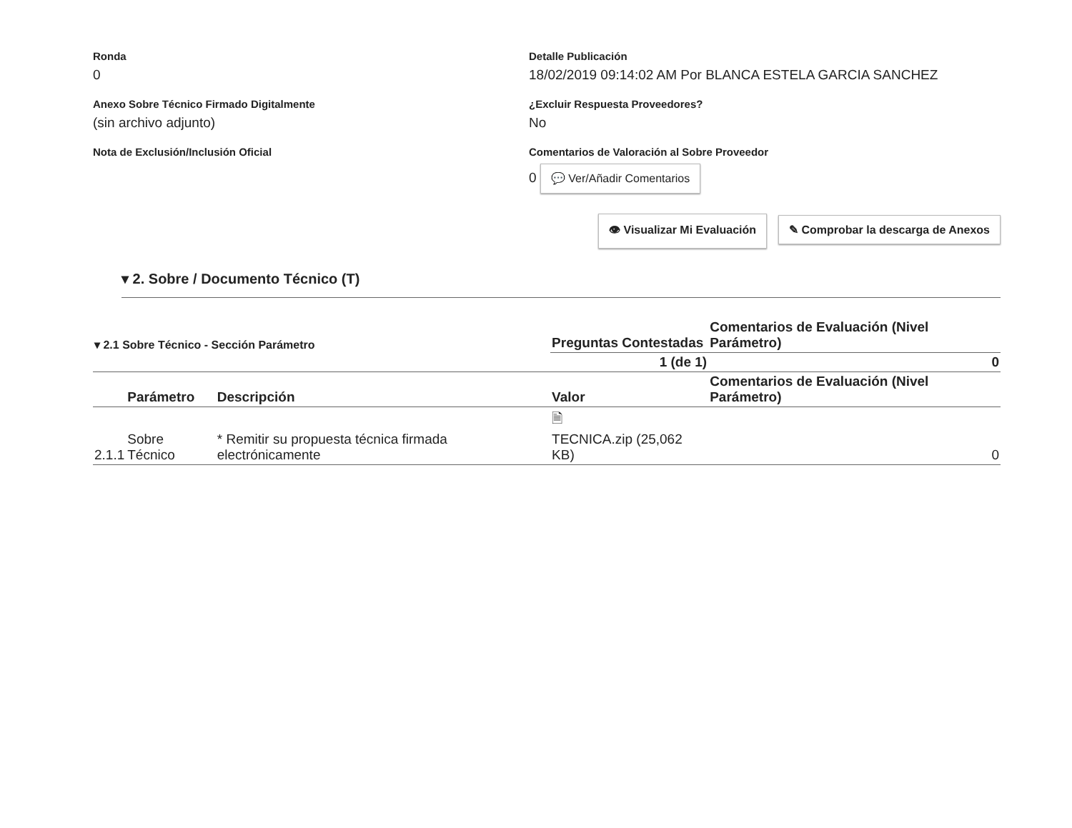Ronda
0
Detalle Publicación
18/02/2019 09:14:02 AM Por BLANCA ESTELA GARCIA SANCHEZ
Anexo Sobre Técnico Firmado Digitalmente
(sin archivo adjunto)
¿Excluir Respuesta Proveedores?
No
Nota de Exclusión/Inclusión Oficial
Comentarios de Valoración al Sobre Proveedor
0 💬 Ver/Añadir Comentarios
👁 Visualizar Mi Evaluación ✎ Comprobar la descarga de Anexos
▾ 2. Sobre / Documento Técnico (T)
| ▾ 2.1 Sobre Técnico - Sección Parámetro | | | Preguntas Contestadas | Comentarios de Evaluación (Nivel Parámetro) |
| | | | 1 (de 1) | 0 |
| | Parámetro | Descripción | Valor | Comentarios de Evaluación (Nivel Parámetro) |
| 2.1.1 | Sobre Técnico | * Remitir su propuesta técnica firmada electrónicamente | 🗎 TECNICA.zip (25,062 KB) | 0 |